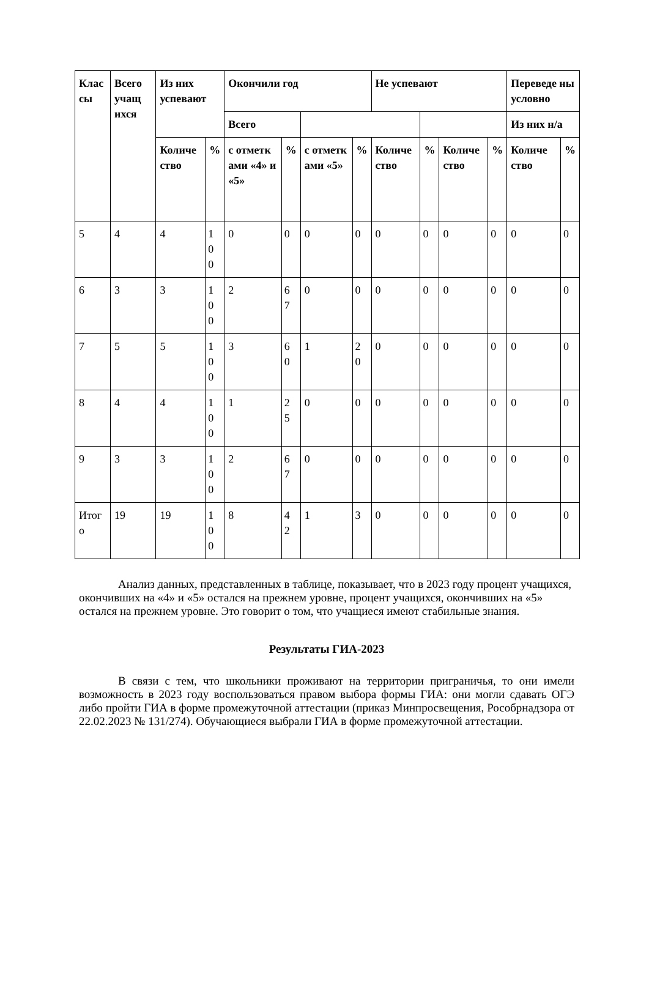| Клас сы | Всего учащ ихся | Из них успевают | | Окончили год | | | | Не успевают | | | | Переведе ны условно | |
| --- | --- | --- | --- | --- | --- | --- | --- | --- | --- | --- | --- | --- | --- |
| | | | | Всего | | | | | | | | Из них н/а | |
| | | Количе ство | % | с отметк ами «4» и «5» | % | с отметк ами «5» | % | Количе ство | % | Количе ство | % | Количе ство | % |
| 5 | 4 | 4 | 1 0 0 | 0 | 0 | 0 | 0 | 0 | 0 | 0 | 0 | 0 | 0 |
| 6 | 3 | 3 | 1 0 0 | 2 | 6 7 | 0 | 0 | 0 | 0 | 0 | 0 | 0 | 0 |
| 7 | 5 | 5 | 1 0 0 | 3 | 6 0 | 1 | 2 0 | 0 | 0 | 0 | 0 | 0 | 0 |
| 8 | 4 | 4 | 1 0 0 | 1 | 2 5 | 0 | 0 | 0 | 0 | 0 | 0 | 0 | 0 |
| 9 | 3 | 3 | 1 0 0 | 2 | 6 7 | 0 | 0 | 0 | 0 | 0 | 0 | 0 | 0 |
| Итог о | 19 | 19 | 1 0 0 | 8 | 4 2 | 1 | 3 | 0 | 0 | 0 | 0 | 0 | 0 |
Анализ данных, представленных в таблице, показывает, что в 2023 году процент учащихся, окончивших на «4» и «5» остался на прежнем уровне, процент учащихся, окончивших на «5» остался на прежнем уровне. Это говорит о том, что учащиеся имеют стабильные знания.
Результаты ГИА-2023
В связи с тем, что школьники проживают на территории приграничья, то они имели возможность в 2023 году воспользоваться правом выбора формы ГИА: они могли сдавать ОГЭ либо пройти ГИА в форме промежуточной аттестации (приказ Минпросвещения, Рособрнадзора от 22.02.2023 № 131/274). Обучающиеся выбрали ГИА в форме промежуточной аттестации.